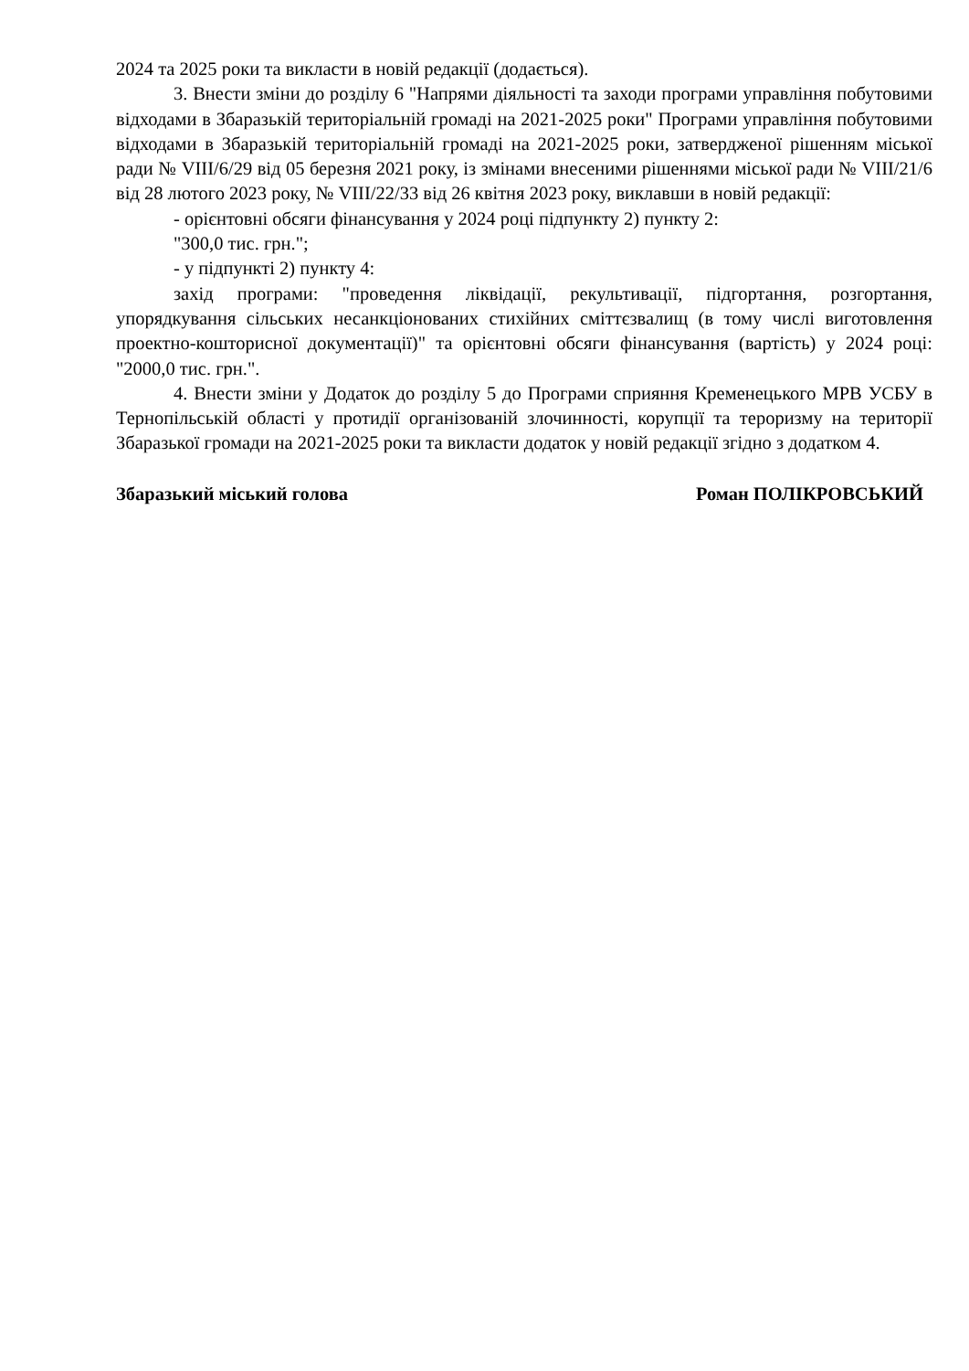2024 та 2025 роки та викласти в новій редакції (додається).
3. Внести зміни до розділу 6 "Напрями діяльності та заходи програми управління побутовими відходами в Збаразькій територіальній громаді на 2021-2025 роки" Програми управління побутовими відходами в Збаразькій територіальній громаді на 2021-2025 роки, затвердженої рішенням міської ради № VIII/6/29 від 05 березня 2021 року, із змінами внесеними рішеннями міської ради № VIII/21/6 від 28 лютого 2023 року, № VIII/22/33 від 26 квітня 2023 року, виклавши в новій редакції:
- орієнтовні обсяги фінансування у 2024 році підпункту 2) пункту 2:
"300,0 тис. грн.";
- у підпункті 2) пункту 4:
захід програми: "проведення ліквідації, рекультивації, підгортання, розгортання, упорядкування сільських несанкціонованих стихійних сміттєзвалищ (в тому числі виготовлення проектно-кошторисної документації)" та орієнтовні обсяги фінансування (вартість) у 2024 році: "2000,0 тис. грн.".
4. Внести зміни у Додаток до розділу 5 до Програми сприяння Кременецького МРВ УСБУ в Тернопільській області у протидії організованій злочинності, корупції та тероризму на території Збаразької громади на 2021-2025 роки та викласти додаток у новій редакції згідно з додатком 4.
Збаразький міський голова Роман ПОЛІКРОВСЬКИЙ